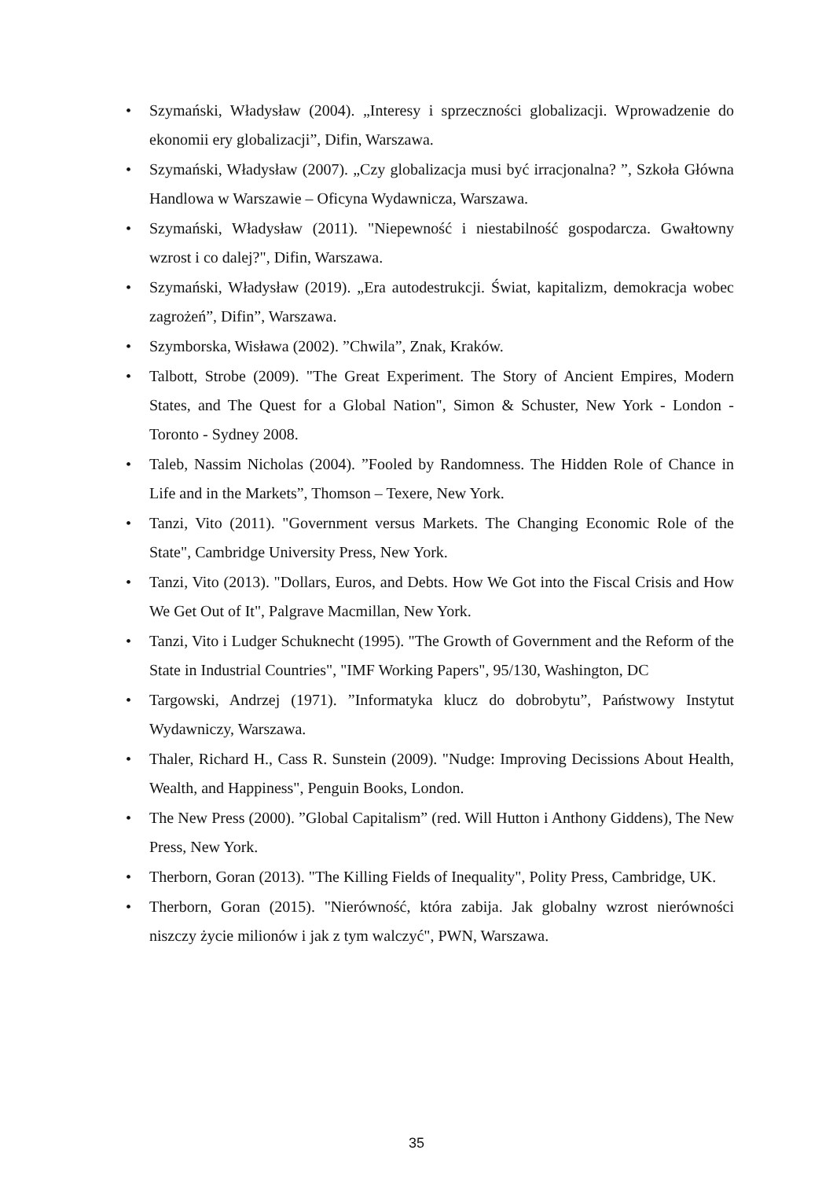• Szymański, Władysław (2004). „Interesy i sprzeczności globalizacji. Wprowadzenie do ekonomii ery globalizacji”, Difin, Warszawa.
• Szymański, Władysław (2007). „Czy globalizacja musi być irracjonalna? ”, Szkoła Główna Handlowa w Warszawie – Oficyna Wydawnicza, Warszawa.
• Szymański, Władysław (2011). "Niepewność i niestabilność gospodarcza. Gwałtowny wzrost i co dalej?", Difin, Warszawa.
• Szymański, Władysław (2019). „Era autodestrukcji. Świat, kapitalizm, demokracja wobec zagrożeń”, Difin”, Warszawa.
• Szymborska, Wisława (2002). ”Chwila”, Znak, Kraków.
• Talbott, Strobe (2009). "The Great Experiment. The Story of Ancient Empires, Modern States, and The Quest for a Global Nation", Simon & Schuster, New York - London - Toronto - Sydney 2008.
• Taleb, Nassim Nicholas (2004). ”Fooled by Randomness. The Hidden Role of Chance in Life and in the Markets”, Thomson – Texere, New York.
• Tanzi, Vito (2011). "Government versus Markets. The Changing Economic Role of the State", Cambridge University Press, New York.
• Tanzi, Vito (2013). "Dollars, Euros, and Debts. How We Got into the Fiscal Crisis and How We Get Out of It", Palgrave Macmillan, New York.
• Tanzi, Vito i Ludger Schuknecht (1995). "The Growth of Government and the Reform of the State in Industrial Countries", "IMF Working Papers", 95/130, Washington, DC
• Targowski, Andrzej (1971). ”Informatyka klucz do dobrobytu”, Państwowy Instytut Wydawniczy, Warszawa.
• Thaler, Richard H., Cass R. Sunstein (2009). "Nudge: Improving Decissions About Health, Wealth, and Happiness", Penguin Books, London.
• The New Press (2000). ”Global Capitalism” (red. Will Hutton i Anthony Giddens), The New Press, New York.
• Therborn, Goran (2013). "The Killing Fields of Inequality", Polity Press, Cambridge, UK.
• Therborn, Goran (2015). "Nierówność, która zabija. Jak globalny wzrost nierówności niszczy życie milionów i jak z tym walczyć", PWN, Warszawa.
35